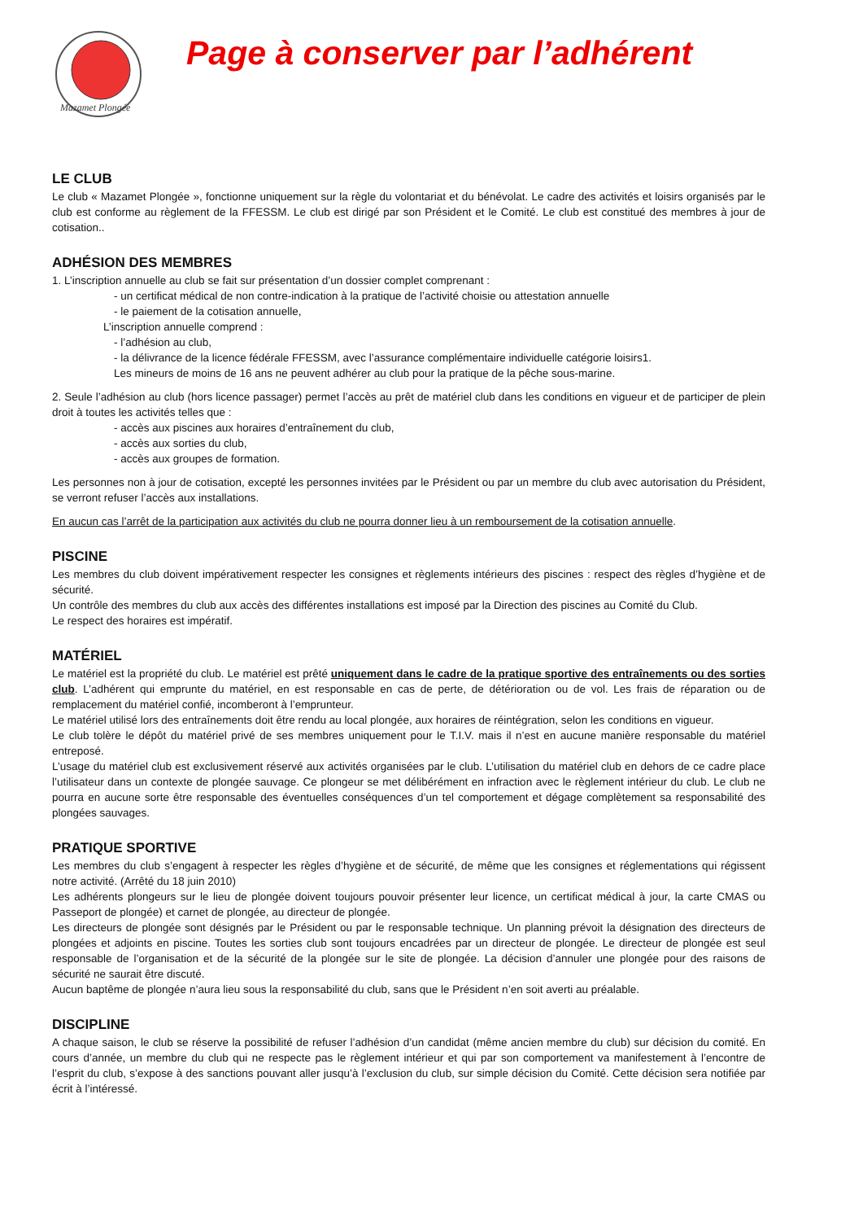Mazamet Plongée
Page à conserver par l’adhérent
LE CLUB
Le club « Mazamet Plongée », fonctionne uniquement sur la règle du volontariat et du bénévolat. Le cadre des activités et loisirs organisés par le club est conforme au règlement de la FFESSM. Le club est dirigé par son Président et le Comité. Le club est constitué des membres à jour de cotisation..
ADHÉSION DES MEMBRES
1. L’inscription annuelle au club se fait sur présentation d’un dossier complet comprenant :
- un certificat médical de non contre-indication à la pratique de l’activité choisie ou attestation annuelle
- le paiement de la cotisation annuelle,
L’inscription annuelle comprend :
- l’adhésion au club,
- la délivrance de la licence fédérale FFESSM, avec l’assurance complémentaire individuelle catégorie loisirs1.
Les mineurs de moins de 16 ans ne peuvent adhérer au club pour la pratique de la pêche sous-marine.
2. Seule l’adhésion au club (hors licence passager) permet l’accès au prêt de matériel club dans les conditions en vigueur et de participer de plein droit à toutes les activités telles que :
- accès aux piscines aux horaires d’entraînement du club,
- accès aux sorties du club,
- accès aux groupes de formation.
Les personnes non à jour de cotisation, excepté les personnes invitées par le Président ou par un membre du club avec autorisation du Président, se verront refuser l’accès aux installations.
En aucun cas l’arrêt de la participation aux activités du club ne pourra donner lieu à un remboursement de la cotisation annuelle.
PISCINE
Les membres du club doivent impérativement respecter les consignes et règlements intérieurs des piscines : respect des règles d’hygiène et de sécurité.
Un contrôle des membres du club aux accès des différentes installations est imposé par la Direction des piscines au Comité du Club.
Le respect des horaires est impératif.
MATÉRIEL
Le matériel est la propriété du club. Le matériel est prêté uniquement dans le cadre de la pratique sportive des entraînements ou des sorties club. L’adhérent qui emprunte du matériel, en est responsable en cas de perte, de détérioration ou de vol. Les frais de réparation ou de remplacement du matériel confié, incomberont à l’emprunteur.
Le matériel utilisé lors des entraînements doit être rendu au local plongée, aux horaires de réintégration, selon les conditions en vigueur.
Le club tolère le dépôt du matériel privé de ses membres uniquement pour le T.I.V. mais il n’est en aucune manière responsable du matériel entreposé.
L’usage du matériel club est exclusivement réservé aux activités organisées par le club. L’utilisation du matériel club en dehors de ce cadre place l’utilisateur dans un contexte de plongée sauvage. Ce plongeur se met délibérément en infraction avec le règlement intérieur du club. Le club ne pourra en aucune sorte être responsable des éventuelles conséquences d’un tel comportement et dégage complètement sa responsabilité des plongées sauvages.
PRATIQUE SPORTIVE
Les membres du club s’engagent à respecter les règles d’hygiène et de sécurité, de même que les consignes et réglementations qui régissent notre activité. (Arrêté du 18 juin 2010)
Les adhérents plongeurs sur le lieu de plongée doivent toujours pouvoir présenter leur licence, un certificat médical à jour, la carte CMAS ou Passeport de plongée) et carnet de plongée, au directeur de plongée.
Les directeurs de plongée sont désignés par le Président ou par le responsable technique. Un planning prévoit la désignation des directeurs de plongées et adjoints en piscine. Toutes les sorties club sont toujours encadrées par un directeur de plongée. Le directeur de plongée est seul responsable de l’organisation et de la sécurité de la plongée sur le site de plongée. La décision d’annuler une plongée pour des raisons de sécurité ne saurait être discuté.
Aucun baptême de plongée n’aura lieu sous la responsabilité du club, sans que le Président n’en soit averti au préalable.
DISCIPLINE
A chaque saison, le club se réserve la possibilité de refuser l’adhésion d’un candidat (même ancien membre du club) sur décision du comité. En cours d’année, un membre du club qui ne respecte pas le règlement intérieur et qui par son comportement va manifestement à l’encontre de l’esprit du club, s’expose à des sanctions pouvant aller jusqu’à l’exclusion du club, sur simple décision du Comité. Cette décision sera notifiée par écrit à l’intéressé.